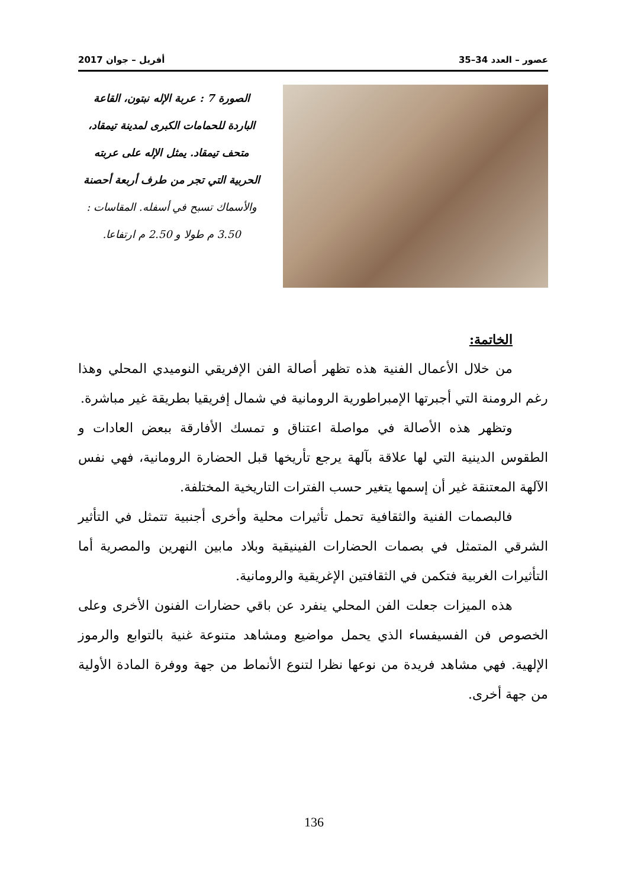عصور – العدد 34–35 أفريل – جوان 2017
الصورة 7 : عربة الإله نبتون، القاعة الباردة للحمامات الكبرى لمدينة تيمقاد، متحف تيمقاد. يمثل الإله على عربته الحربية التي تجر من طرف أربعة أحصنة والأسماك تسبح في أسفله. المقاسات : 3.50 م طولا و 2.50 م ارتفاعا.
الخاتمة:
من خلال الأعمال الفنية هذه تظهر أصالة الفن الإفريقي النوميدي المحلي وهذا رغم الرومنة التي أجبرتها الإمبراطورية الرومانية في شمال إفريقيا بطريقة غير مباشرة.
وتظهر هذه الأصالة في مواصلة اعتناق و تمسك الأفارقة ببعض العادات و الطقوس الدينية التي لها علاقة بآلهة يرجع تأريخها قبل الحضارة الرومانية، فهي نفس الآلهة المعتنقة غير أن إسمها يتغير حسب الفترات التاريخية المختلفة.
فالبصمات الفنية والثقافية تحمل تأثيرات محلية وأخرى أجنبية تتمثل في التأثير الشرقي المتمثل في بصمات الحضارات الفينيقية وبلاد مابين النهرين والمصرية أما التأثيرات الغربية فتكمن في الثقافتين الإغريقية والرومانية.
هذه الميزات جعلت الفن المحلي ينفرد عن باقي حضارات الفنون الأخرى وعلى الخصوص فن الفسيفساء الذي يحمل مواضيع ومشاهد متنوعة غنية بالتوابع والرموز الإلهية. فهي مشاهد فريدة من نوعها نظرا لتنوع الأنماط من جهة ووفرة المادة الأولية من جهة أخرى.
136